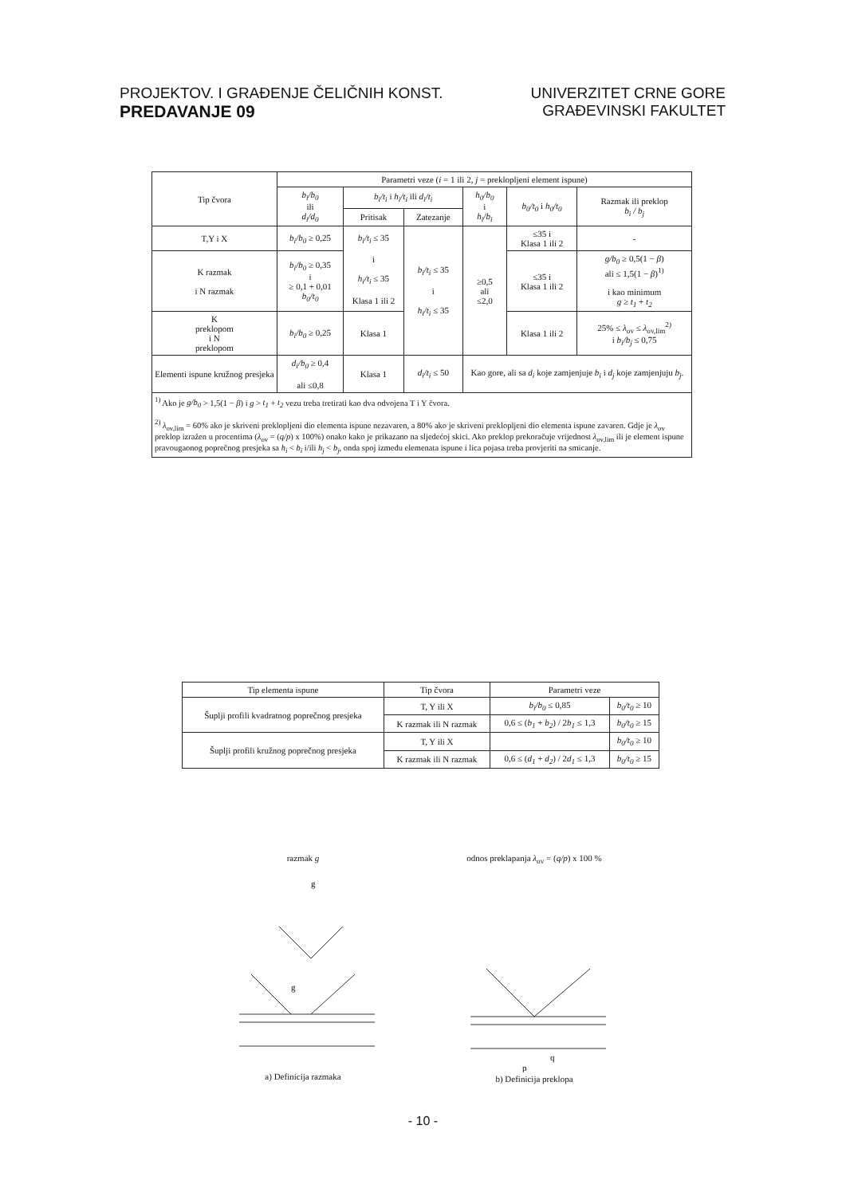PROJEKTOV. I GRAĐENJE ČELIČNIH KONST.
PREDAVANJE 09
UNIVERZITET CRNE GORE
GRAĐEVINSKI FAKULTET
| Tip čvora | Parametri veze ( i = 1 ili 2, j = preklopljeni element ispune) | | | | | |
| --- | --- | --- | --- | --- | --- | --- |
| | b<sub>i</sub>/b<sub>0</sub> ili d<sub>i</sub>/d<sub>0</sub> | b<sub>i</sub>/t<sub>i</sub> i h<sub>i</sub>/t<sub>i</sub> ili d<sub>i</sub>/t<sub>i</sub> | | h<sub>0</sub>/b<sub>0</sub> i h<sub>i</sub>/b<sub>i</sub> | b<sub>0</sub>/t<sub>0</sub> i h<sub>0</sub>/t<sub>0</sub> | Razmak ili preklop b<sub>i</sub> / b<sub>j</sub> |
| | | Pritisak | Zatezanje | | | |
| T,Y i X | b<sub>i</sub>/b<sub>0</sub> ≥ 0,25 | b<sub>i</sub>/t<sub>i</sub> ≤ 35 i h<sub>i</sub>/t<sub>i</sub> ≤ 35 Klasa 1 ili 2 | b<sub>i</sub>/t<sub>i</sub> ≤ 35 i h<sub>i</sub>/t<sub>i</sub> ≤ 35 | ≥0,5 ali ≤2,0 | ≤35 i Klasa 1 ili 2 | - |
| K razmak i N razmak | b<sub>i</sub>/b<sub>0</sub> ≥ 0,35 i ≥ 0,1 + 0,01 b<sub>0</sub>/t<sub>0</sub> | | | | ≤35 i Klasa 1 ili 2 | g/b<sub>0</sub> ≥ 0,5(1 − β ) ali ≤ 1,5(1 − β )<sup>1)</sup> i kao minimum g ≥ t<sub>1</sub> + t<sub>2</sub> |
| K preklopom i N preklopom | b<sub>i</sub>/b<sub>0</sub> ≥ 0,25 | Klasa 1 | | | Klasa 1 ili 2 | 25% ≤ λ<sub>ov</sub> ≤ λ<sub>ov,lim</sub><sup>2)</sup> i b<sub>i</sub>/b<sub>j</sub> ≤ 0,75 |
| Elementi ispune kružnog presjeka | d<sub>i</sub>/b<sub>0</sub> ≥ 0,4 ali ≤0,8 | Klasa 1 | d<sub>i</sub>/t<sub>i</sub> ≤ 50 | Kao gore, ali sa d<sub>i</sub> koje zamjenjuje b<sub>i</sub> i d<sub>j</sub> koje zamjenjuju b<sub>j</sub> . | | |
| <sup>1)</sup> Ako je g/b<sub>0</sub> > 1,5(1 − β ) i g > t<sub>1</sub> + t<sub>2</sub> vezu treba tretirati kao dva odvojena T i Y čvora. <sup>2)</sup> λ<sub>ov,lim</sub> = 60% ako je skriveni preklopljeni dio elementa ispune nezavaren, a 80% ako je skriveni preklopljeni dio elementa ispune zavaren. Gdje je λ<sub>ov</sub> preklop izražen u procentima ( λ<sub>ov</sub> = ( q/p ) x 100%) onako kako je prikazano na sljedećoj skici. Ako preklop prekoračuje vrijednost λ<sub>ov,lim</sub> ili je element ispune pravougaonog poprečnog presjeka sa h<sub>i</sub> < b<sub>i</sub> i/ili h<sub>j</sub> < b<sub>j</sub> , onda spoj između elemenata ispune i lica pojasa treba provjeriti na smicanje. | | | | | | |
| Tip elementa ispune | Tip čvora | Parametri veze | |
| --- | --- | --- | --- |
| Šupljі profili kvadratnog poprečnog presjeka | T, Y ili X | b<sub>i</sub>/b<sub>0</sub> ≤ 0,85 | b<sub>0</sub>/t<sub>0</sub> ≥ 10 |
| | K razmak ili N razmak | 0,6 ≤ ( b<sub>1</sub> + b<sub>2</sub> ) / 2 b<sub>1</sub> ≤ 1,3 | b<sub>0</sub>/t<sub>0</sub> ≥ 15 |
| Šupljі profili kružnog poprečnog presjeka | T, Y ili X | | b<sub>0</sub>/t<sub>0</sub> ≥ 10 |
| | K razmak ili N razmak | 0,6 ≤ ( d<sub>1</sub> + d<sub>2</sub> ) / 2 d<sub>1</sub> ≤ 1,3 | b<sub>0</sub>/t<sub>0</sub> ≥ 15 |
razmak g
g
g
a) Definicija razmaka
odnos preklapanja λ<sub>ov</sub> = (q/p) x 100 %
q
p
b) Definicija preklopa
- 10 -